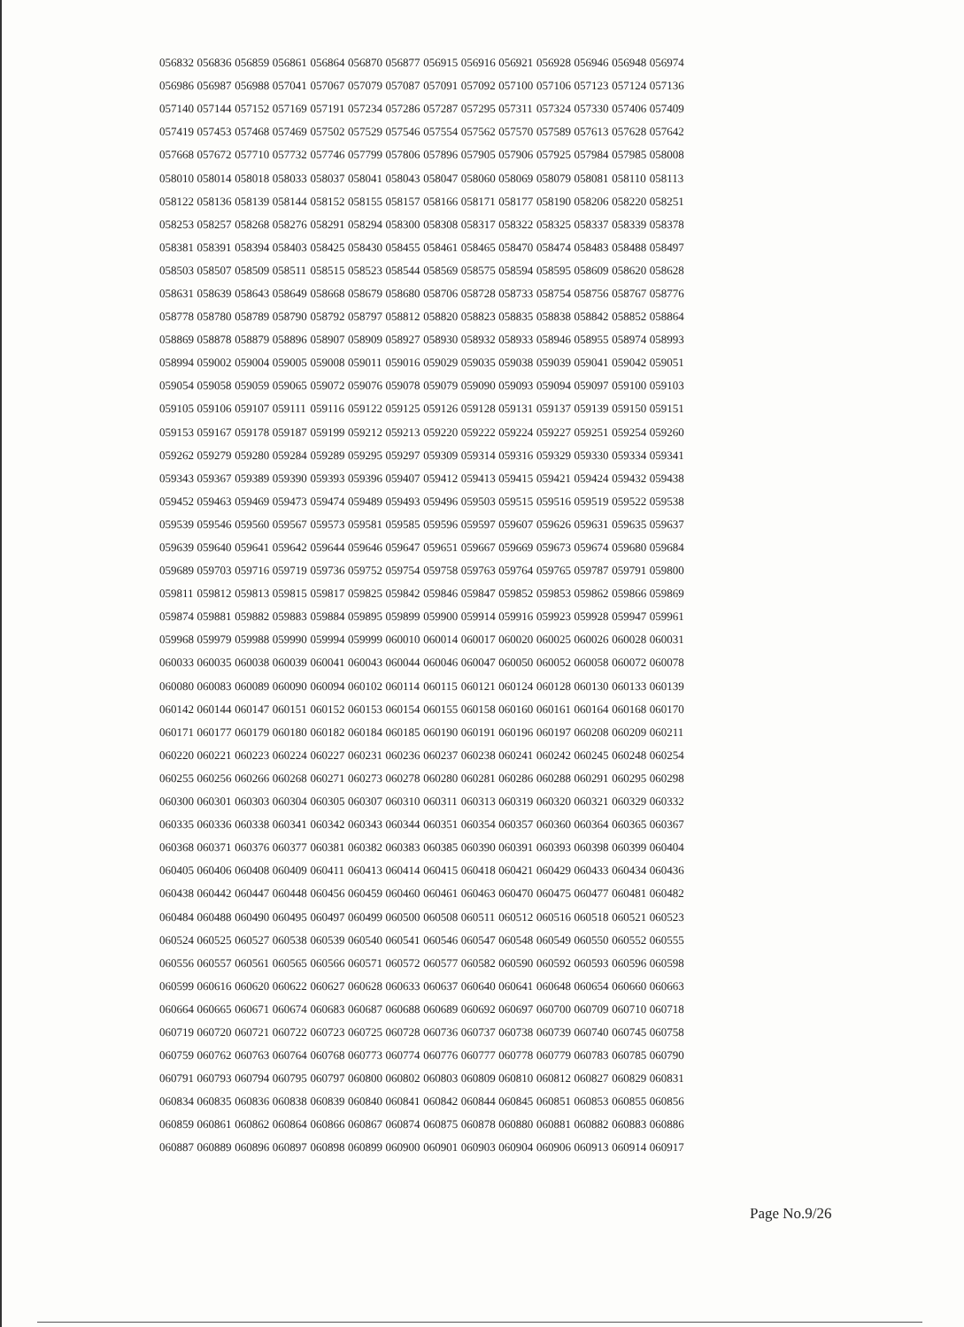| 056832 | 056836 | 056859 | 056861 | 056864 | 056870 | 056877 | 056915 | 056916 | 056921 | 056928 | 056946 | 056948 | 056974 |
| 056986 | 056987 | 056988 | 057041 | 057067 | 057079 | 057087 | 057091 | 057092 | 057100 | 057106 | 057123 | 057124 | 057136 |
| 057140 | 057144 | 057152 | 057169 | 057191 | 057234 | 057286 | 057287 | 057295 | 057311 | 057324 | 057330 | 057406 | 057409 |
| 057419 | 057453 | 057468 | 057469 | 057502 | 057529 | 057546 | 057554 | 057562 | 057570 | 057589 | 057613 | 057628 | 057642 |
| 057668 | 057672 | 057710 | 057732 | 057746 | 057799 | 057806 | 057896 | 057905 | 057906 | 057925 | 057984 | 057985 | 058008 |
| 058010 | 058014 | 058018 | 058033 | 058037 | 058041 | 058043 | 058047 | 058060 | 058069 | 058079 | 058081 | 058110 | 058113 |
| 058122 | 058136 | 058139 | 058144 | 058152 | 058155 | 058157 | 058166 | 058171 | 058177 | 058190 | 058206 | 058220 | 058251 |
| 058253 | 058257 | 058268 | 058276 | 058291 | 058294 | 058300 | 058308 | 058317 | 058322 | 058325 | 058337 | 058339 | 058378 |
| 058381 | 058391 | 058394 | 058403 | 058425 | 058430 | 058455 | 058461 | 058465 | 058470 | 058474 | 058483 | 058488 | 058497 |
| 058503 | 058507 | 058509 | 058511 | 058515 | 058523 | 058544 | 058569 | 058575 | 058594 | 058595 | 058609 | 058620 | 058628 |
| 058631 | 058639 | 058643 | 058649 | 058668 | 058679 | 058680 | 058706 | 058728 | 058733 | 058754 | 058756 | 058767 | 058776 |
| 058778 | 058780 | 058789 | 058790 | 058792 | 058797 | 058812 | 058820 | 058823 | 058835 | 058838 | 058842 | 058852 | 058864 |
| 058869 | 058878 | 058879 | 058896 | 058907 | 058909 | 058927 | 058930 | 058932 | 058933 | 058946 | 058955 | 058974 | 058993 |
| 058994 | 059002 | 059004 | 059005 | 059008 | 059011 | 059016 | 059029 | 059035 | 059038 | 059039 | 059041 | 059042 | 059051 |
| 059054 | 059058 | 059059 | 059065 | 059072 | 059076 | 059078 | 059079 | 059090 | 059093 | 059094 | 059097 | 059100 | 059103 |
| 059105 | 059106 | 059107 | 059111 | 059116 | 059122 | 059125 | 059126 | 059128 | 059131 | 059137 | 059139 | 059150 | 059151 |
| 059153 | 059167 | 059178 | 059187 | 059199 | 059212 | 059213 | 059220 | 059222 | 059224 | 059227 | 059251 | 059254 | 059260 |
| 059262 | 059279 | 059280 | 059284 | 059289 | 059295 | 059297 | 059309 | 059314 | 059316 | 059329 | 059330 | 059334 | 059341 |
| 059343 | 059367 | 059389 | 059390 | 059393 | 059396 | 059407 | 059412 | 059413 | 059415 | 059421 | 059424 | 059432 | 059438 |
| 059452 | 059463 | 059469 | 059473 | 059474 | 059489 | 059493 | 059496 | 059503 | 059515 | 059516 | 059519 | 059522 | 059538 |
| 059539 | 059546 | 059560 | 059567 | 059573 | 059581 | 059585 | 059596 | 059597 | 059607 | 059626 | 059631 | 059635 | 059637 |
| 059639 | 059640 | 059641 | 059642 | 059644 | 059646 | 059647 | 059651 | 059667 | 059669 | 059673 | 059674 | 059680 | 059684 |
| 059689 | 059703 | 059716 | 059719 | 059736 | 059752 | 059754 | 059758 | 059763 | 059764 | 059765 | 059787 | 059791 | 059800 |
| 059811 | 059812 | 059813 | 059815 | 059817 | 059825 | 059842 | 059846 | 059847 | 059852 | 059853 | 059862 | 059866 | 059869 |
| 059874 | 059881 | 059882 | 059883 | 059884 | 059895 | 059899 | 059900 | 059914 | 059916 | 059923 | 059928 | 059947 | 059961 |
| 059968 | 059979 | 059988 | 059990 | 059994 | 059999 | 060010 | 060014 | 060017 | 060020 | 060025 | 060026 | 060028 | 060031 |
| 060033 | 060035 | 060038 | 060039 | 060041 | 060043 | 060044 | 060046 | 060047 | 060050 | 060052 | 060058 | 060072 | 060078 |
| 060080 | 060083 | 060089 | 060090 | 060094 | 060102 | 060114 | 060115 | 060121 | 060124 | 060128 | 060130 | 060133 | 060139 |
| 060142 | 060144 | 060147 | 060151 | 060152 | 060153 | 060154 | 060155 | 060158 | 060160 | 060161 | 060164 | 060168 | 060170 |
| 060171 | 060177 | 060179 | 060180 | 060182 | 060184 | 060185 | 060190 | 060191 | 060196 | 060197 | 060208 | 060209 | 060211 |
| 060220 | 060221 | 060223 | 060224 | 060227 | 060231 | 060236 | 060237 | 060238 | 060241 | 060242 | 060245 | 060248 | 060254 |
| 060255 | 060256 | 060266 | 060268 | 060271 | 060273 | 060278 | 060280 | 060281 | 060286 | 060288 | 060291 | 060295 | 060298 |
| 060300 | 060301 | 060303 | 060304 | 060305 | 060307 | 060310 | 060311 | 060313 | 060319 | 060320 | 060321 | 060329 | 060332 |
| 060335 | 060336 | 060338 | 060341 | 060342 | 060343 | 060344 | 060351 | 060354 | 060357 | 060360 | 060364 | 060365 | 060367 |
| 060368 | 060371 | 060376 | 060377 | 060381 | 060382 | 060383 | 060385 | 060390 | 060391 | 060393 | 060398 | 060399 | 060404 |
| 060405 | 060406 | 060408 | 060409 | 060411 | 060413 | 060414 | 060415 | 060418 | 060421 | 060429 | 060433 | 060434 | 060436 |
| 060438 | 060442 | 060447 | 060448 | 060456 | 060459 | 060460 | 060461 | 060463 | 060470 | 060475 | 060477 | 060481 | 060482 |
| 060484 | 060488 | 060490 | 060495 | 060497 | 060499 | 060500 | 060508 | 060511 | 060512 | 060516 | 060518 | 060521 | 060523 |
| 060524 | 060525 | 060527 | 060538 | 060539 | 060540 | 060541 | 060546 | 060547 | 060548 | 060549 | 060550 | 060552 | 060555 |
| 060556 | 060557 | 060561 | 060565 | 060566 | 060571 | 060572 | 060577 | 060582 | 060590 | 060592 | 060593 | 060596 | 060598 |
| 060599 | 060616 | 060620 | 060622 | 060627 | 060628 | 060633 | 060637 | 060640 | 060641 | 060648 | 060654 | 060660 | 060663 |
| 060664 | 060665 | 060671 | 060674 | 060683 | 060687 | 060688 | 060689 | 060692 | 060697 | 060700 | 060709 | 060710 | 060718 |
| 060719 | 060720 | 060721 | 060722 | 060723 | 060725 | 060728 | 060736 | 060737 | 060738 | 060739 | 060740 | 060745 | 060758 |
| 060759 | 060762 | 060763 | 060764 | 060768 | 060773 | 060774 | 060776 | 060777 | 060778 | 060779 | 060783 | 060785 | 060790 |
| 060791 | 060793 | 060794 | 060795 | 060797 | 060800 | 060802 | 060803 | 060809 | 060810 | 060812 | 060827 | 060829 | 060831 |
| 060834 | 060835 | 060836 | 060838 | 060839 | 060840 | 060841 | 060842 | 060844 | 060845 | 060851 | 060853 | 060855 | 060856 |
| 060859 | 060861 | 060862 | 060864 | 060866 | 060867 | 060874 | 060875 | 060878 | 060880 | 060881 | 060882 | 060883 | 060886 |
| 060887 | 060889 | 060896 | 060897 | 060898 | 060899 | 060900 | 060901 | 060903 | 060904 | 060906 | 060913 | 060914 | 060917 |
Page No.9/26